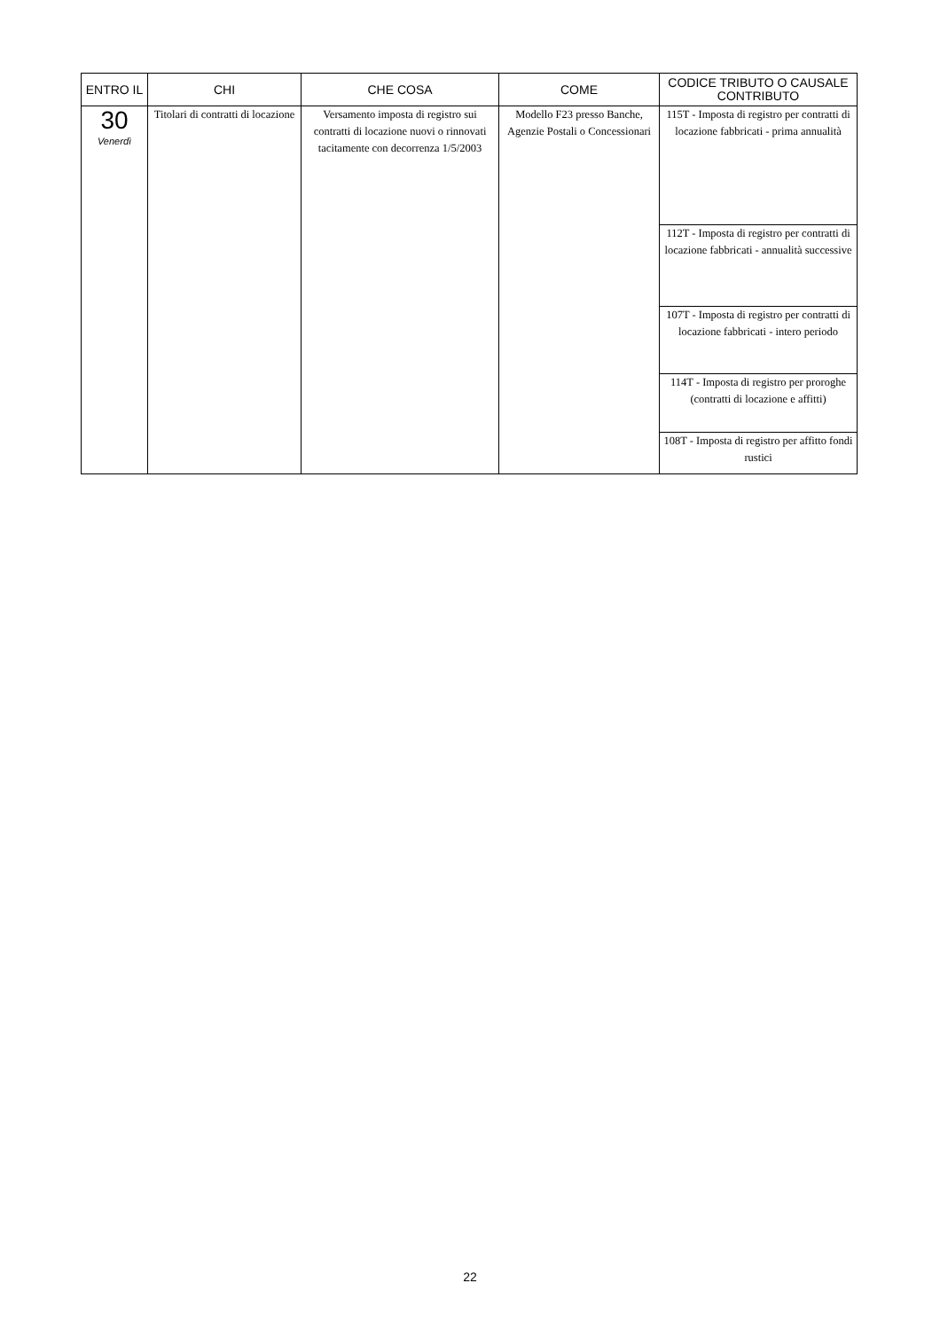| ENTRO IL | CHI | CHE COSA | COME | CODICE TRIBUTO O CAUSALE CONTRIBUTO |
| --- | --- | --- | --- | --- |
| 30 Venerdì | Titolari di contratti di locazione | Versamento imposta di registro sui contratti di locazione nuovi o rinnovati tacitamente con decorrenza 1/5/2003 | Modello F23 presso Banche, Agenzie Postali o Concessionari | 115T - Imposta di registro per contratti di locazione fabbricati - prima annualità |
| | | | | 112T - Imposta di registro per contratti di locazione fabbricati - annualità successive |
| | | | | 107T - Imposta di registro per contratti di locazione fabbricati - intero periodo |
| | | | | 114T - Imposta di registro per proroghe (contratti di locazione e affitti) |
| | | | | 108T - Imposta di registro per affitto fondi rustici |
22